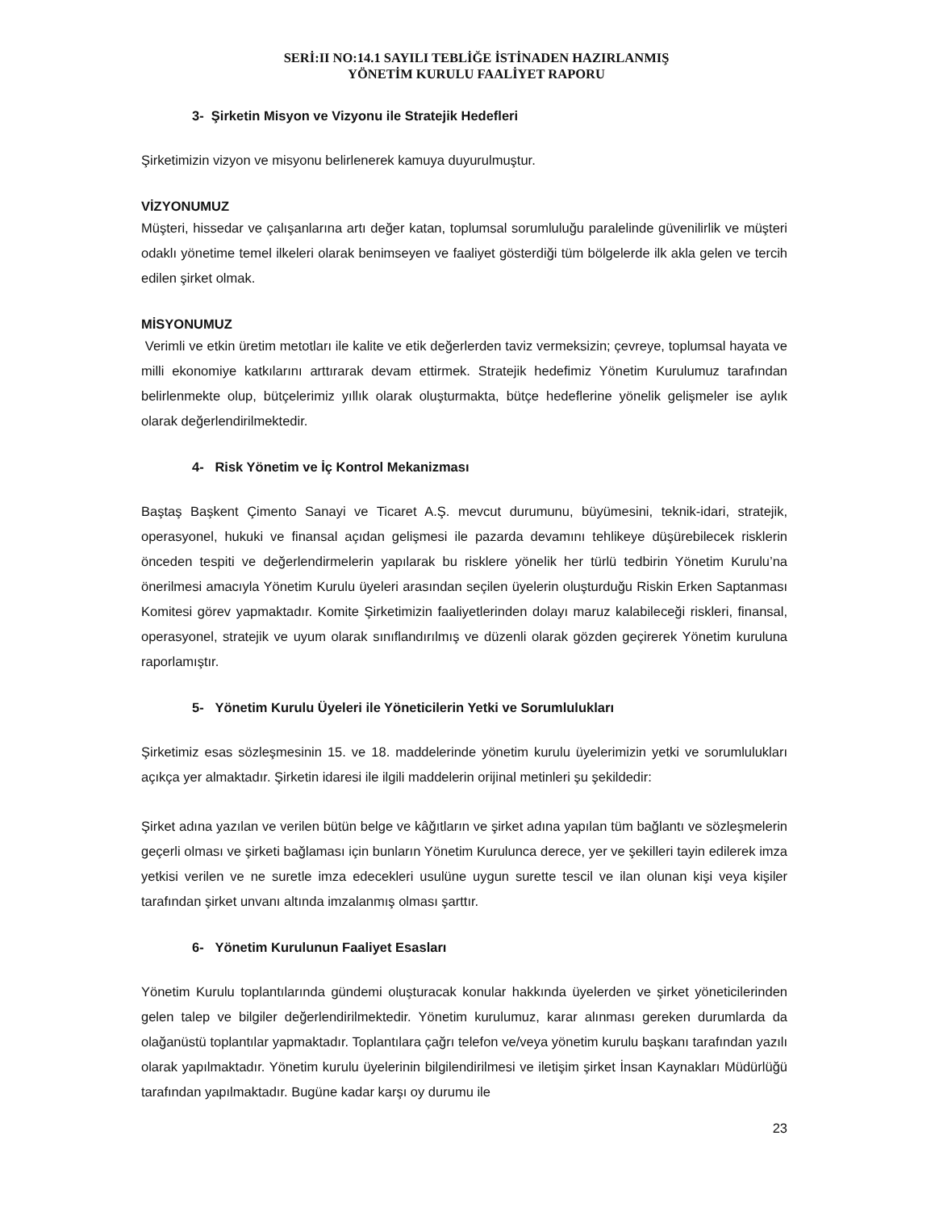SERİ:II NO:14.1 SAYILI TEBLİĞE İSTİNADEN HAZIRLANMIŞ
YÖNETİM KURULU FAALİYET RAPORU
3- Şirketin Misyon ve Vizyonu ile Stratejik Hedefleri
Şirketimizin vizyon ve misyonu belirlenerek kamuya duyurulmuştur.
VİZYONUMUZ
Müşteri, hissedar ve çalışanlarına artı değer katan, toplumsal sorumluluğu paralelinde güvenilirlik ve müşteri odaklı yönetime temel ilkeleri olarak benimseyen ve faaliyet gösterdiği tüm bölgelerde ilk akla gelen ve tercih edilen şirket olmak.
MİSYONUMUZ
Verimli ve etkin üretim metotları ile kalite ve etik değerlerden taviz vermeksizin; çevreye, toplumsal hayata ve milli ekonomiye katkılarını arttırarak devam ettirmek. Stratejik hedefimiz Yönetim Kurulumuz tarafından belirlenmekte olup, bütçelerimiz yıllık olarak oluşturmakta, bütçe hedeflerine yönelik gelişmeler ise aylık olarak değerlendirilmektedir.
4- Risk Yönetim ve İç Kontrol Mekanizması
Baştaş Başkent Çimento Sanayi ve Ticaret A.Ş. mevcut durumunu, büyümesini, teknik-idari, stratejik, operasyonel, hukuki ve finansal açıdan gelişmesi ile pazarda devamını tehlikeye düşürebilecek risklerin önceden tespiti ve değerlendirmelerin yapılarak bu risklere yönelik her türlü tedbirin Yönetim Kurulu’na önerilmesi amacıyla Yönetim Kurulu üyeleri arasından seçilen üyelerin oluşturduğu Riskin Erken Saptanması Komitesi görev yapmaktadır. Komite Şirketimizin faaliyetlerinden dolayı maruz kalabileceği riskleri, finansal, operasyonel, stratejik ve uyum olarak sınıflandırılmış ve düzenli olarak gözden geçirerek Yönetim kuruluna raporlamıştır.
5- Yönetim Kurulu Üyeleri ile Yöneticilerin Yetki ve Sorumlulukları
Şirketimiz esas sözleşmesinin 15. ve 18. maddelerinde yönetim kurulu üyelerimizin yetki ve sorumlulukları açıkça yer almaktadır. Şirketin idaresi ile ilgili maddelerin orijinal metinleri şu şekildedir:
Şirket adına yazılan ve verilen bütün belge ve kâğıtların ve şirket adına yapılan tüm bağlantı ve sözleşmelerin geçerli olması ve şirketi bağlaması için bunların Yönetim Kurulunca derece, yer ve şekilleri tayin edilerek imza yetkisi verilen ve ne suretle imza edecekleri usulüne uygun surette tescil ve ilan olunan kişi veya kişiler tarafından şirket unvanı altında imzalanmış olması şarttır.
6- Yönetim Kurulunun Faaliyet Esasları
Yönetim Kurulu toplantılarında gündemi oluşturacak konular hakkında üyelerden ve şirket yöneticilerinden gelen talep ve bilgiler değerlendirilmektedir. Yönetim kurulumuz, karar alınması gereken durumlarda da olağanüstü toplantılar yapmaktadır. Toplantılara çağrı telefon ve/veya yönetim kurulu başkanı tarafından yazılı olarak yapılmaktadır. Yönetim kurulu üyelerinin bilgilendirilmesi ve iletişim şirket İnsan Kaynakları Müdürlüğü tarafından yapılmaktadır. Bugüne kadar karşı oy durumu ile
23